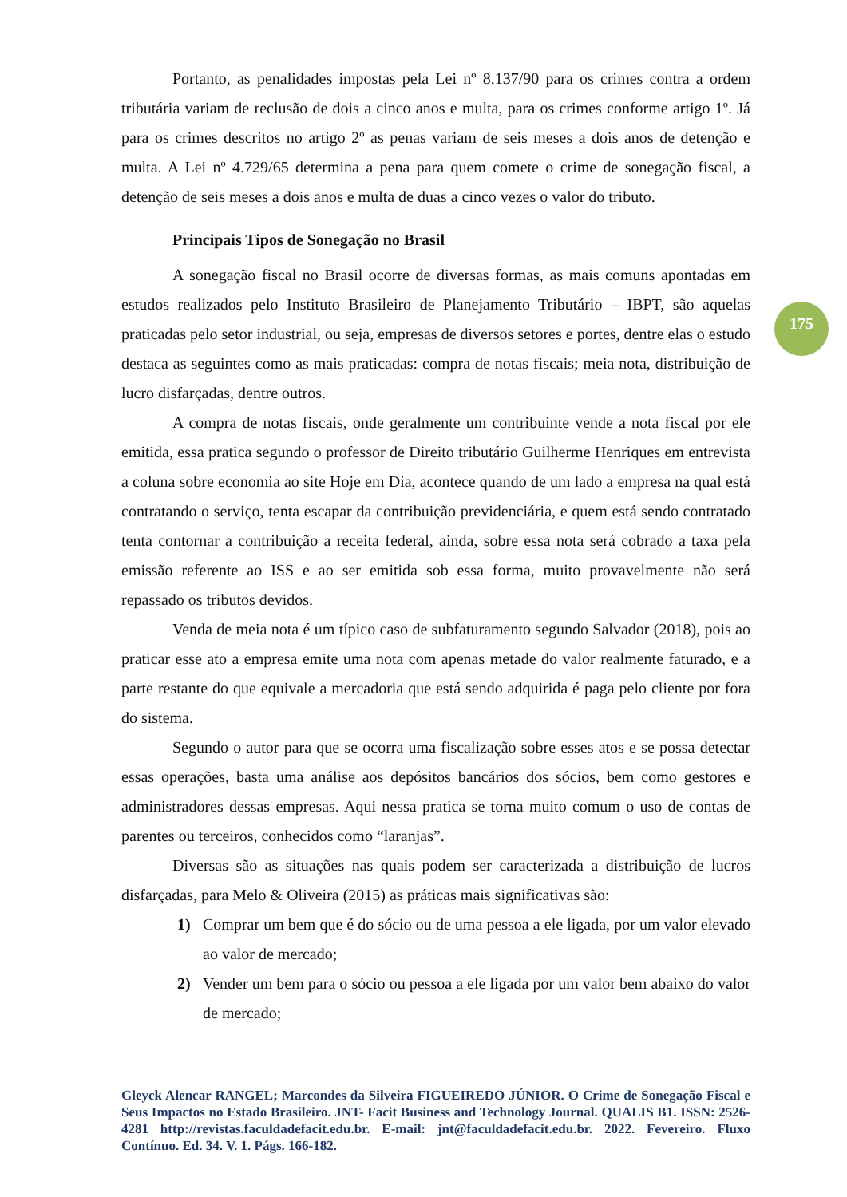Portanto, as penalidades impostas pela Lei nº 8.137/90 para os crimes contra a ordem tributária variam de reclusão de dois a cinco anos e multa, para os crimes conforme artigo 1º. Já para os crimes descritos no artigo 2º as penas variam de seis meses a dois anos de detenção e multa. A Lei nº 4.729/65 determina a pena para quem comete o crime de sonegação fiscal, a detenção de seis meses a dois anos e multa de duas a cinco vezes o valor do tributo.
Principais Tipos de Sonegação no Brasil
A sonegação fiscal no Brasil ocorre de diversas formas, as mais comuns apontadas em estudos realizados pelo Instituto Brasileiro de Planejamento Tributário – IBPT, são aquelas praticadas pelo setor industrial, ou seja, empresas de diversos setores e portes, dentre elas o estudo destaca as seguintes como as mais praticadas: compra de notas fiscais; meia nota, distribuição de lucro disfarçadas, dentre outros.
A compra de notas fiscais, onde geralmente um contribuinte vende a nota fiscal por ele emitida, essa pratica segundo o professor de Direito tributário Guilherme Henriques em entrevista a coluna sobre economia ao site Hoje em Dia, acontece quando de um lado a empresa na qual está contratando o serviço, tenta escapar da contribuição previdenciária, e quem está sendo contratado tenta contornar a contribuição a receita federal, ainda, sobre essa nota será cobrado a taxa pela emissão referente ao ISS e ao ser emitida sob essa forma, muito provavelmente não será repassado os tributos devidos.
Venda de meia nota é um típico caso de subfaturamento segundo Salvador (2018), pois ao praticar esse ato a empresa emite uma nota com apenas metade do valor realmente faturado, e a parte restante do que equivale a mercadoria que está sendo adquirida é paga pelo cliente por fora do sistema.
Segundo o autor para que se ocorra uma fiscalização sobre esses atos e se possa detectar essas operações, basta uma análise aos depósitos bancários dos sócios, bem como gestores e administradores dessas empresas. Aqui nessa pratica se torna muito comum o uso de contas de parentes ou terceiros, conhecidos como “laranjas”.
Diversas são as situações nas quais podem ser caracterizada a distribuição de lucros disfarçadas, para Melo & Oliveira (2015) as práticas mais significativas são:
1) Comprar um bem que é do sócio ou de uma pessoa a ele ligada, por um valor elevado ao valor de mercado;
2) Vender um bem para o sócio ou pessoa a ele ligada por um valor bem abaixo do valor de mercado;
175
Gleyck Alencar RANGEL; Marcondes da Silveira FIGUEIREDO JÚNIOR. O Crime de Sonegação Fiscal e Seus Impactos no Estado Brasileiro. JNT- Facit Business and Technology Journal. QUALIS B1. ISSN: 2526-4281 http://revistas.faculdadefacit.edu.br. E-mail: jnt@faculdadefacit.edu.br. 2022. Fevereiro. Fluxo Contínuo. Ed. 34. V. 1. Págs. 166-182.